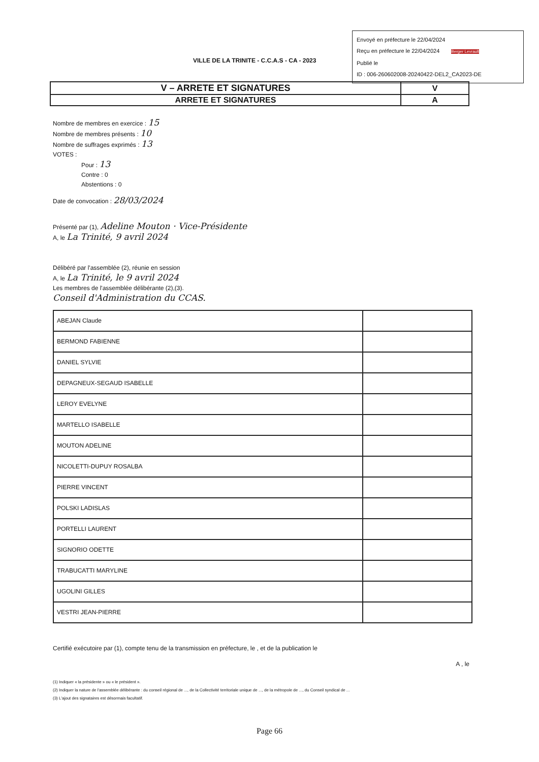Envoyé en préfecture le 22/04/2024
Reçu en préfecture le 22/04/2024 Berger Levrault
Publié le
ID : 006-260602008-20240422-DEL2_CA2023-DE
VILLE DE LA TRINITE - C.C.A.S - CA - 2023
| V – ARRETE ET SIGNATURES | V |
| ARRETE ET SIGNATURES | A |
Nombre de membres en exercice : 15
Nombre de membres présents : 10
Nombre de suffrages exprimés : 13
VOTES :
Pour : 13
Contre : 0
Abstentions : 0
Date de convocation : 28/03/2024
Présenté par (1), Adeline Mouton · Vice-Présidente
A, le La Trinité, 9 avril 2024
Délibéré par l'assemblée (2), réunie en session
A, le La Trinité, le 9 avril 2024
Les membres de l'assemblée délibérante (2),(3).
Conseil d'Administration du CCAS.
| ABEJAN Claude | |
| BERMOND FABIENNE | |
| DANIEL SYLVIE | |
| DEPAGNEUX-SEGAUD ISABELLE | |
| LEROY EVELYNE | |
| MARTELLO ISABELLE | |
| MOUTON ADELINE | |
| NICOLETTI-DUPUY ROSALBA | |
| PIERRE VINCENT | |
| POLSKI LADISLAS | |
| PORTELLI LAURENT | |
| SIGNORIO ODETTE | |
| TRABUCATTI MARYLINE | |
| UGOLINI GILLES | |
| VESTRI JEAN-PIERRE | |
Certifié exécutoire par (1), compte tenu de la transmission en préfecture, le , et de la publication le
A , le
(1) Indiquer « la présidente » ou « le président ».
(2) Indiquer la nature de l'assemblée délibérante : du conseil régional de ..., de la Collectivité territoriale unique de ..., de la métropole de ..., du Conseil syndical de ...
(3) L'ajout des signataires est désormais facultatif.
Page 66